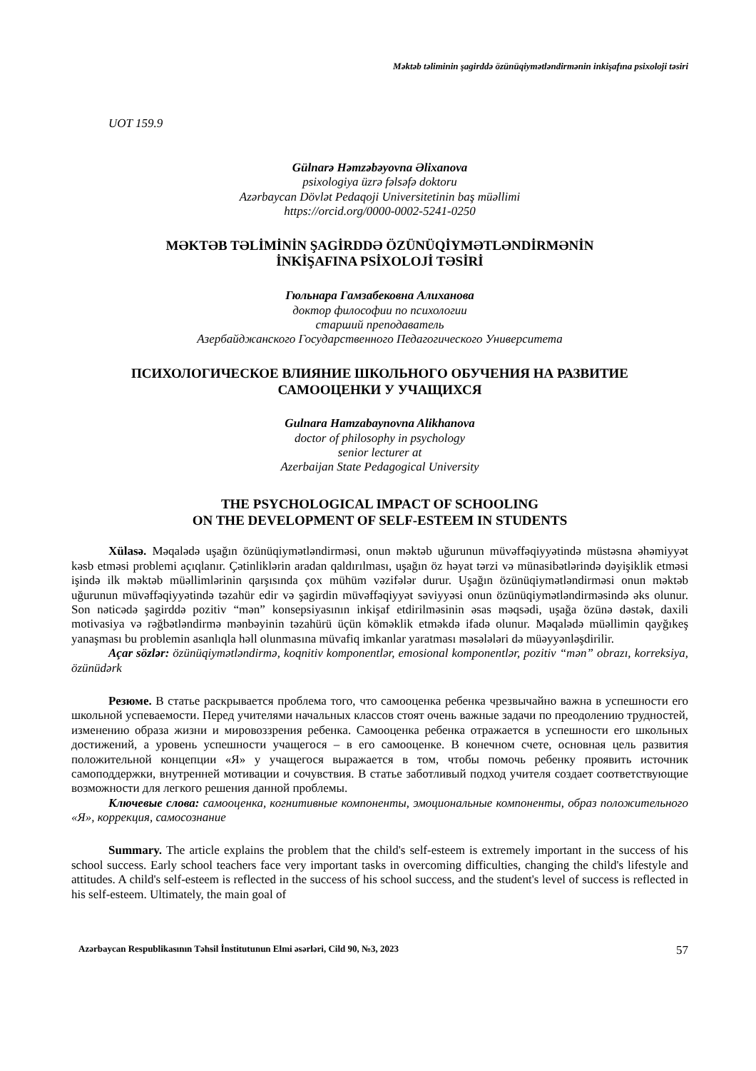Məktəb təliminin şagirddə özünüqiymətləndirmənin inkişafına psixoloji təsiri
UOT 159.9
Gülnarə Həmzəbəyovna Əlixanova
psixologiya üzrə fəlsəfə doktoru
Azərbaycan Dövlət Pedaqoji Universitetinin baş müəllimi
https://orcid.org/0000-0002-5241-0250
MƏKTƏB TƏLİMİNİN ŞAGİRDDƏ ÖZÜNÜQİYMƏTLƏNDİRMƏNİN
İNKİŞAFINA PSİXOLOJİ TƏSİRİ
Гюльнара Гамзабековна Алиханова
доктор философии по психологии
старший преподаватель
Азербайджанского Государственного Педагогического Университета
ПСИХОЛОГИЧЕСКОЕ ВЛИЯНИЕ ШКОЛЬНОГО ОБУЧЕНИЯ НА РАЗВИТИЕ
САМООЦЕНКИ У УЧАЩИХСЯ
Gulnara Hamzabaynovna Alikhanova
doctor of philosophy in psychology
senior lecturer at
Azerbaijan State Pedagogical University
THE PSYCHOLOGICAL IMPACT OF SCHOOLING
ON THE DEVELOPMENT OF SELF-ESTEEM IN STUDENTS
Xülasə. Məqalədə uşağın özünüqiymətləndirməsi, onun məktəb uğurunun müvəffəqiyyətində müstəsna əhəmiyyət kəsb etməsi problemi açıqlanır. Çətinliklərin aradan qaldırılması, uşağın öz həyat tərzi və münasibətlərində dəyişiklik etməsi işində ilk məktəb müəllimlərinin qarşısında çox mühüm vəzifələr durur. Uşağın özünüqiymətləndirməsi onun məktəb uğurunun müvəffəqiyyətində təzahür edir və şagirdin müvəffəqiyyət səviyyəsi onun özünüqiymətləndirməsində əks olunur. Son nəticədə şagirddə pozitiv “mən” konsepsiyasının inkişaf etdirilməsinin əsas məqsədi, uşağa özünə dəstək, daxili motivasiya və rəğbətləndirmə mənbəyinin təzahürü üçün köməklik etməkdə ifadə olunur. Məqalədə müəllimin qayğıkeş yanaşması bu problemin asanlıqla həll olunmasına müvafiq imkanlar yaratması məsələləri də müəyyənləşdirilir.
Açar sözlər: özünüqiymətləndirmə, koqnitiv komponentlər, emosional komponentlər, pozitiv “mən” obrazı, korreksiya, özünüdərk
Резюме. В статье раскрывается проблема того, что самооценка ребенка чрезвычайно важна в успешности его школьной успеваемости. Перед учителями начальных классов стоят очень важные задачи по преодолению трудностей, изменению образа жизни и мировоззрения ребенка. Самооценка ребенка отражается в успешности его школьных достижений, а уровень успешности учащегося – в его самооценке. В конечном счете, основная цель развития положительной концепции «Я» у учащегося выражается в том, чтобы помочь ребенку проявить источник самоподдержки, внутренней мотивации и сочувствия. В статье заботливый подход учителя создает соответствующие возможности для легкого решения данной проблемы.
Ключевые слова: самооценка, когнитивные компоненты, эмоциональные компоненты, образ положительного «Я», коррекция, самосознание
Summary. The article explains the problem that the child's self-esteem is extremely important in the success of his school success. Early school teachers face very important tasks in overcoming difficulties, changing the child's lifestyle and attitudes. A child's self-esteem is reflected in the success of his school success, and the student's level of success is reflected in his self-esteem. Ultimately, the main goal of
Azərbaycan Respublikasının Təhsil İnstitutunun Elmi əsərləri, Cild 90, №3, 2023 57